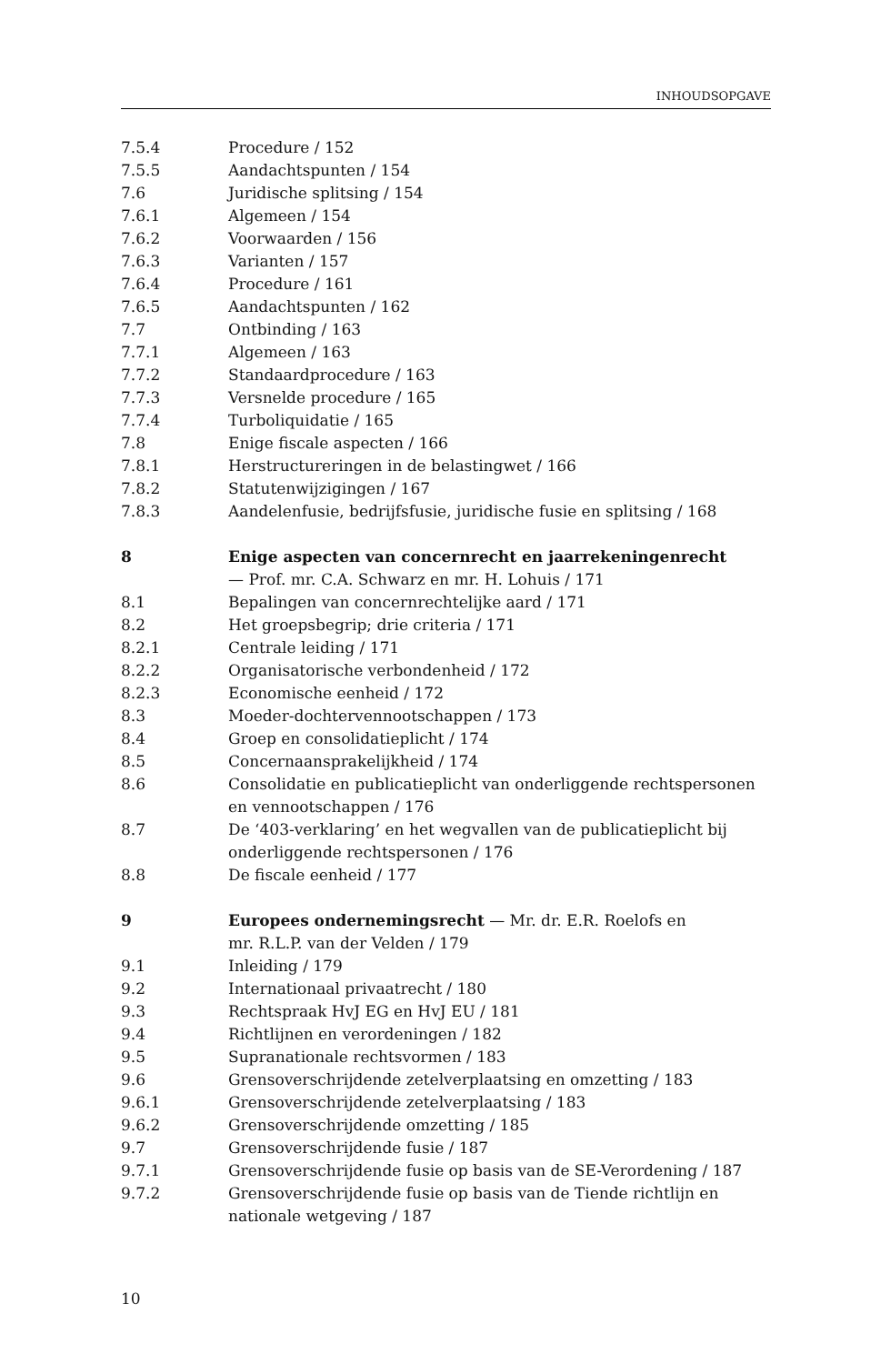INHOUDSOPGAVE
7.5.4 Procedure / 152
7.5.5 Aandachtspunten / 154
7.6 Juridische splitsing / 154
7.6.1 Algemeen / 154
7.6.2 Voorwaarden / 156
7.6.3 Varianten / 157
7.6.4 Procedure / 161
7.6.5 Aandachtspunten / 162
7.7 Ontbinding / 163
7.7.1 Algemeen / 163
7.7.2 Standaardprocedure / 163
7.7.3 Versnelde procedure / 165
7.7.4 Turboliquidatie / 165
7.8 Enige fiscale aspecten / 166
7.8.1 Herstructureringen in de belastingwet / 166
7.8.2 Statutenwijzigingen / 167
7.8.3 Aandelenfusie, bedrijfsfusie, juridische fusie en splitsing / 168
8 Enige aspecten van concernrecht en jaarrekeningenrecht
— Prof. mr. C.A. Schwarz en mr. H. Lohuis / 171
8.1 Bepalingen van concernrechtelijke aard / 171
8.2 Het groepsbegrip; drie criteria / 171
8.2.1 Centrale leiding / 171
8.2.2 Organisatorische verbondenheid / 172
8.2.3 Economische eenheid / 172
8.3 Moeder-dochtervennootschappen / 173
8.4 Groep en consolidatieplicht / 174
8.5 Concernaansprakelijkheid / 174
8.6 Consolidatie en publicatieplicht van onderliggende rechtspersonen en vennootschappen / 176
8.7 De ‘403-verklaring’ en het wegvallen van de publicatieplicht bij onderliggende rechtspersonen / 176
8.8 De fiscale eenheid / 177
9 Europees ondernemingsrecht — Mr. dr. E.R. Roelofs en
mr. R.L.P. van der Velden / 179
9.1 Inleiding / 179
9.2 Internationaal privaatrecht / 180
9.3 Rechtspraak HvJ EG en HvJ EU / 181
9.4 Richtlijnen en verordeningen / 182
9.5 Supranationale rechtsvormen / 183
9.6 Grensoverschrijdende zetelverplaatsing en omzetting / 183
9.6.1 Grensoverschrijdende zetelverplaatsing / 183
9.6.2 Grensoverschrijdende omzetting / 185
9.7 Grensoverschrijdende fusie / 187
9.7.1 Grensoverschrijdende fusie op basis van de SE-Verordening / 187
9.7.2 Grensoverschrijdende fusie op basis van de Tiende richtlijn en nationale wetgeving / 187
10